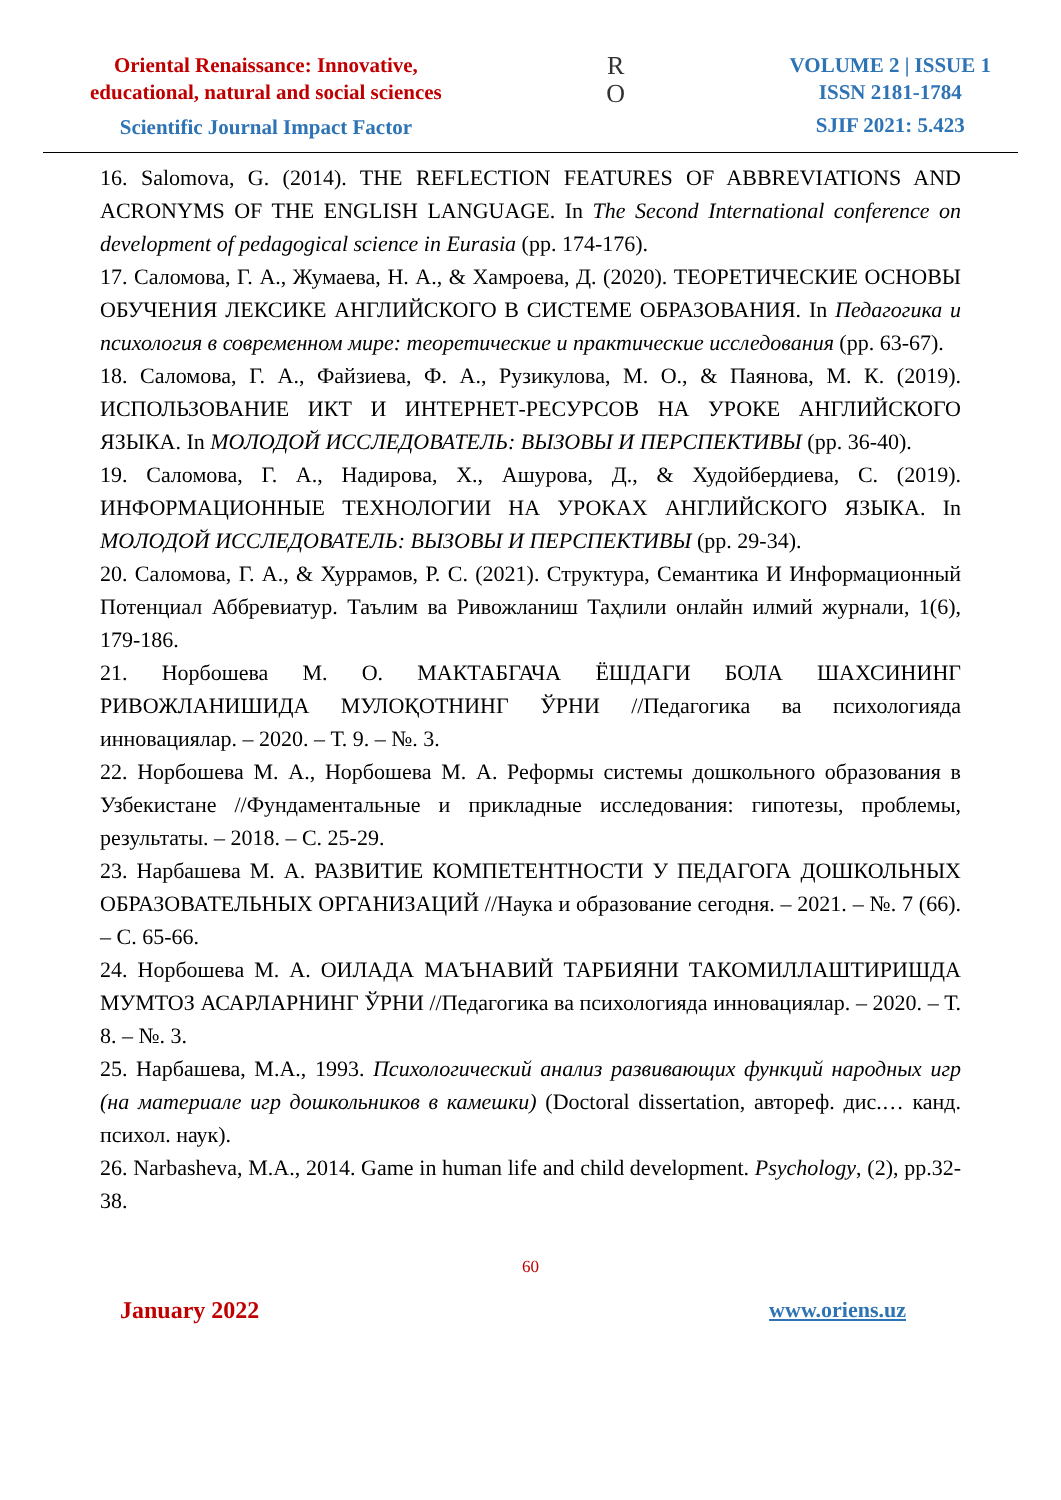Oriental Renaissance: Innovative,
educational, natural and social sciences
Scientific Journal Impact Factor
R
O
VOLUME 2 | ISSUE 1
ISSN 2181-1784
SJIF 2021: 5.423
16. Salomova, G. (2014). THE REFLECTION FEATURES OF ABBREVIATIONS AND ACRONYMS OF THE ENGLISH LANGUAGE. In The Second International conference on development of pedagogical science in Eurasia (pp. 174-176).
17. Саломова, Г. А., Жумаева, Н. А., & Хамроева, Д. (2020). ТЕОРЕТИЧЕСКИЕ ОСНОВЫ ОБУЧЕНИЯ ЛЕКСИКЕ АНГЛИЙСКОГО В СИСТЕМЕ ОБРАЗОВАНИЯ. In Педагогика и психология в современном мире: теоретические и практические исследования (pp. 63-67).
18. Саломова, Г. А., Файзиева, Ф. А., Рузикулова, М. О., & Паянова, М. К. (2019). ИСПОЛЬЗОВАНИЕ ИКТ И ИНТЕРНЕТ-РЕСУРСОВ НА УРОКЕ АНГЛИЙСКОГО ЯЗЫКА. In МОЛОДОЙ ИССЛЕДОВАТЕЛЬ: ВЫЗОВЫ И ПЕРСПЕКТИВЫ (pp. 36-40).
19. Саломова, Г. А., Надирова, Х., Ашурова, Д., & Худойбердиева, С. (2019). ИНФОРМАЦИОННЫЕ ТЕХНОЛОГИИ НА УРОКАХ АНГЛИЙСКОГО ЯЗЫКА. In МОЛОДОЙ ИССЛЕДОВАТЕЛЬ: ВЫЗОВЫ И ПЕРСПЕКТИВЫ (pp. 29-34).
20. Саломова, Г. А., & Хуррамов, Р. С. (2021). Структура, Семантика И Информационный Потенциал Аббревиатур. Таълим ва Ривожланиш Таҳлили онлайн илмий журнали, 1(6), 179-186.
21. Норбошева М. О. МАКТАБГАЧА ЁШДАГИ БОЛА ШАХСИНИНГ РИВОЖЛАНИШИДА МУЛОҚОТНИНГ ЎРНИ //Педагогика ва психологияда инновациялар. – 2020. – Т. 9. – №. 3.
22. Норбошева М. А., Норбошева М. А. Реформы системы дошкольного образования в Узбекистане //Фундаментальные и прикладные исследования: гипотезы, проблемы, результаты. – 2018. – С. 25-29.
23. Нарбашева М. А. РАЗВИТИЕ КОМПЕТЕНТНОСТИ У ПЕДАГОГА ДОШКОЛЬНЫХ ОБРАЗОВАТЕЛЬНЫХ ОРГАНИЗАЦИЙ //Наука и образование сегодня. – 2021. – №. 7 (66). – С. 65-66.
24. Норбошева М. А. ОИЛАДА МАЪНАВИЙ ТАРБИЯНИ ТАКОМИЛЛАШТИРИШДА МУМТОЗ АСАРЛАРНИНГ ЎРНИ //Педагогика ва психологияда инновациялар. – 2020. – Т. 8. – №. 3.
25. Нарбашева, М.А., 1993. Психологический анализ развивающих функций народных игр (на материале игр дошкольников в камешки) (Doctoral dissertation, автореф. дис.… канд. психол. наук).
26. Narbasheva, M.A., 2014. Game in human life and child development. Psychology, (2), pp.32-38.
60
January 2022 www.oriens.uz